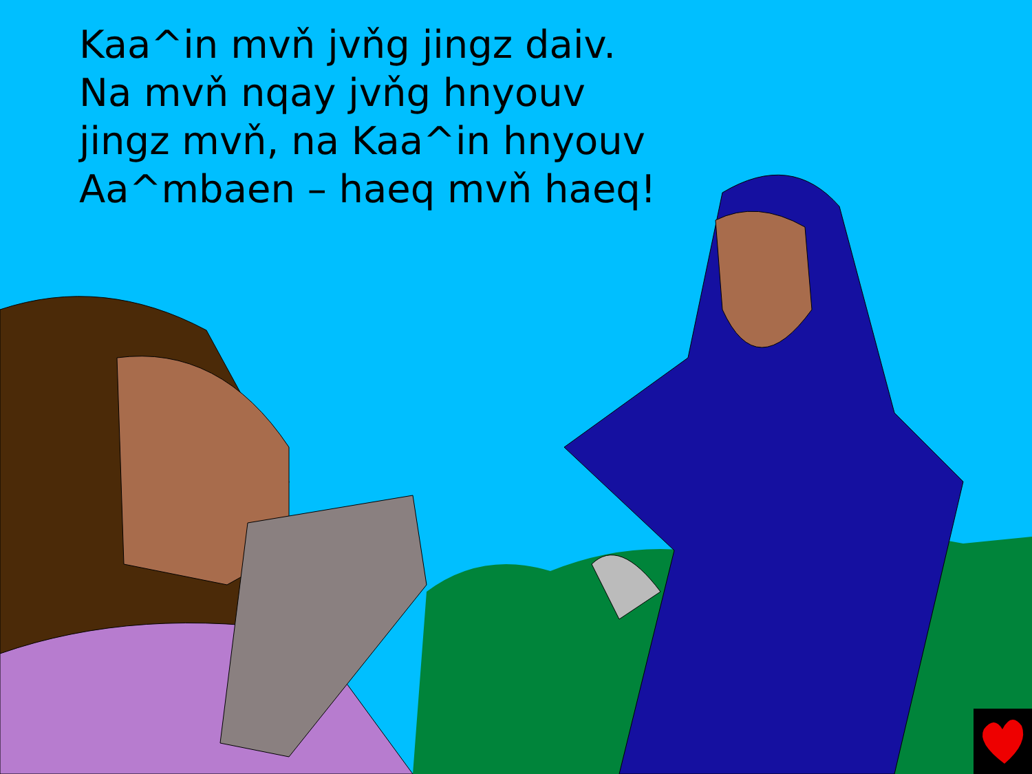Kaa^in mvň jvňg jingz daiv.
Na mvň nqay jvňg hnyouv
jingz mvň, na Kaa^in hnyouv
Aa^mbaen – haeq mvň haeq!